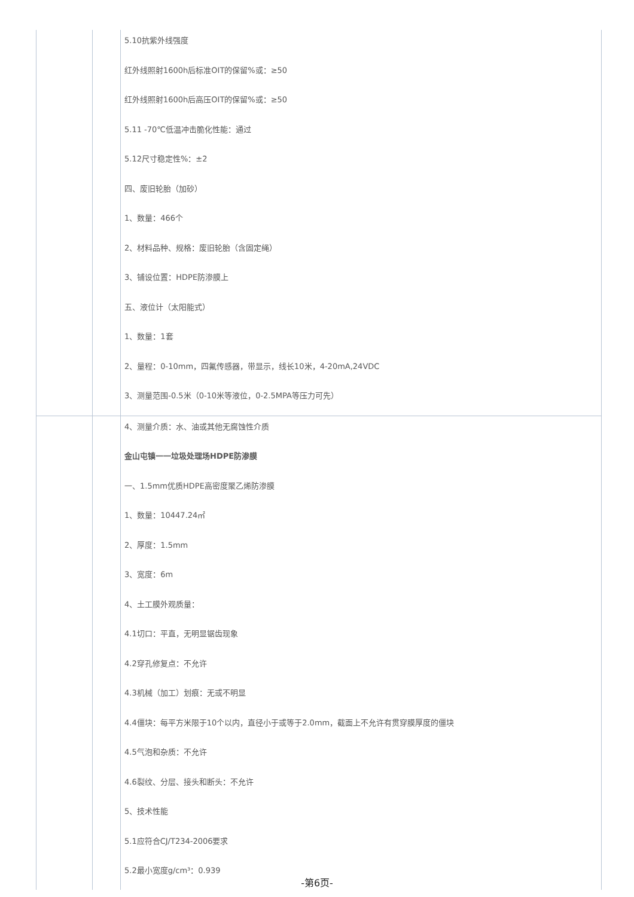| | | 5.10抗紫外线强度 红外线照射1600h后标准OIT的保留%或：≥50 红外线照射1600h后高压OIT的保留%或：≥50 5.11 -70℃低温冲击脆化性能：通过 5.12尺寸稳定性%：±2 四、废旧轮胎（加砂） 1、数量：466个 2、材料品种、规格：废旧轮胎（含固定绳） 3、铺设位置：HDPE防渗膜上 五、液位计（太阳能式） 1、数量：1套 2、量程：0-10mm，四氟传感器，带显示，线长10米，4-20mA,24VDC 3、测量范围-0.5米（0-10米等液位，0-2.5MPA等压力可先） |
| | | 4、测量介质：水、油或其他无腐蚀性介质 金山屯镇一一垃圾处理场HDPE防渗膜 一、1.5mm优质HDPE高密度聚乙烯防渗膜 1、数量：10447.24㎡ 2、厚度：1.5mm 3、宽度：6m 4、土工膜外观质量： 4.1切口：平直，无明显锯齿现象 4.2穿孔修复点：不允许 4.3机械（加工）划痕：无或不明显 4.4僵块：每平方米限于10个以内，直径小于或等于2.0mm，截面上不允许有贯穿膜厚度的僵块 4.5气泡和杂质：不允许 4.6裂纹、分层、接头和断头：不允许 5、技术性能 5.1应符合CJ/T234-2006要求 5.2最小宽度g/cm³：0.939 |
-第6页-